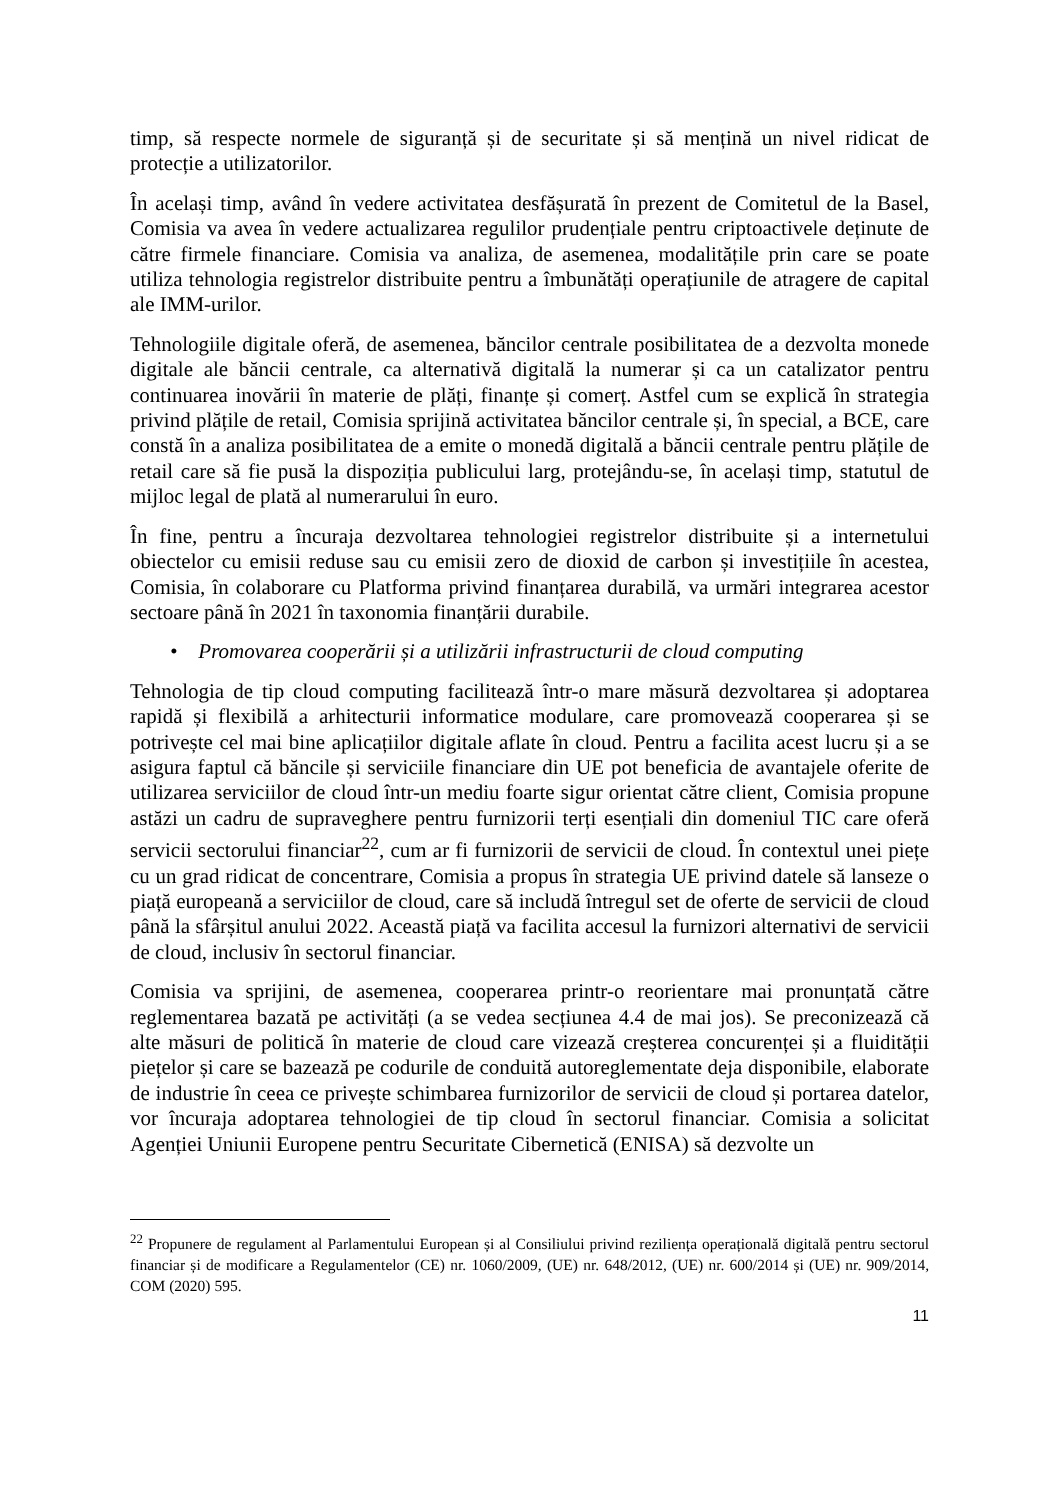timp, să respecte normele de siguranță și de securitate și să mențină un nivel ridicat de protecție a utilizatorilor.
În același timp, având în vedere activitatea desfășurată în prezent de Comitetul de la Basel, Comisia va avea în vedere actualizarea regulilor prudențiale pentru criptoactivele deținute de către firmele financiare. Comisia va analiza, de asemenea, modalitățile prin care se poate utiliza tehnologia registrelor distribuite pentru a îmbunătăți operațiunile de atragere de capital ale IMM-urilor.
Tehnologiile digitale oferă, de asemenea, băncilor centrale posibilitatea de a dezvolta monede digitale ale băncii centrale, ca alternativă digitală la numerar și ca un catalizator pentru continuarea inovării în materie de plăți, finanțe și comerț. Astfel cum se explică în strategia privind plățile de retail, Comisia sprijină activitatea băncilor centrale și, în special, a BCE, care constă în a analiza posibilitatea de a emite o monedă digitală a băncii centrale pentru plățile de retail care să fie pusă la dispoziția publicului larg, protejându-se, în același timp, statutul de mijloc legal de plată al numerarului în euro.
În fine, pentru a încuraja dezvoltarea tehnologiei registrelor distribuite și a internetului obiectelor cu emisii reduse sau cu emisii zero de dioxid de carbon și investițiile în acestea, Comisia, în colaborare cu Platforma privind finanțarea durabilă, va urmări integrarea acestor sectoare până în 2021 în taxonomia finanțării durabile.
• Promovarea cooperării și a utilizării infrastructurii de cloud computing
Tehnologia de tip cloud computing facilitează într-o mare măsură dezvoltarea și adoptarea rapidă și flexibilă a arhitecturii informatice modulare, care promovează cooperarea și se potrivește cel mai bine aplicațiilor digitale aflate în cloud. Pentru a facilita acest lucru și a se asigura faptul că băncile și serviciile financiare din UE pot beneficia de avantajele oferite de utilizarea serviciilor de cloud într-un mediu foarte sigur orientat către client, Comisia propune astăzi un cadru de supraveghere pentru furnizorii terți esențiali din domeniul TIC care oferă servicii sectorului financiar<sup>22</sup>, cum ar fi furnizorii de servicii de cloud. În contextul unei piețe cu un grad ridicat de concentrare, Comisia a propus în strategia UE privind datele să lanseze o piață europeană a serviciilor de cloud, care să includă întregul set de oferte de servicii de cloud până la sfârșitul anului 2022. Această piață va facilita accesul la furnizori alternativi de servicii de cloud, inclusiv în sectorul financiar.
Comisia va sprijini, de asemenea, cooperarea printr-o reorientare mai pronunțată către reglementarea bazată pe activități (a se vedea secțiunea 4.4 de mai jos). Se preconizează că alte măsuri de politică în materie de cloud care vizează creșterea concurenței și a fluidității piețelor și care se bazează pe codurile de conduită autoreglementate deja disponibile, elaborate de industrie în ceea ce privește schimbarea furnizorilor de servicii de cloud și portarea datelor, vor încuraja adoptarea tehnologiei de tip cloud în sectorul financiar. Comisia a solicitat Agenției Uniunii Europene pentru Securitate Cibernetică (ENISA) să dezvolte un
<sup>22</sup> Propunere de regulament al Parlamentului European și al Consiliului privind reziliența operațională digitală pentru sectorul financiar și de modificare a Regulamentelor (CE) nr. 1060/2009, (UE) nr. 648/2012, (UE) nr. 600/2014 și (UE) nr. 909/2014, COM (2020) 595.
11